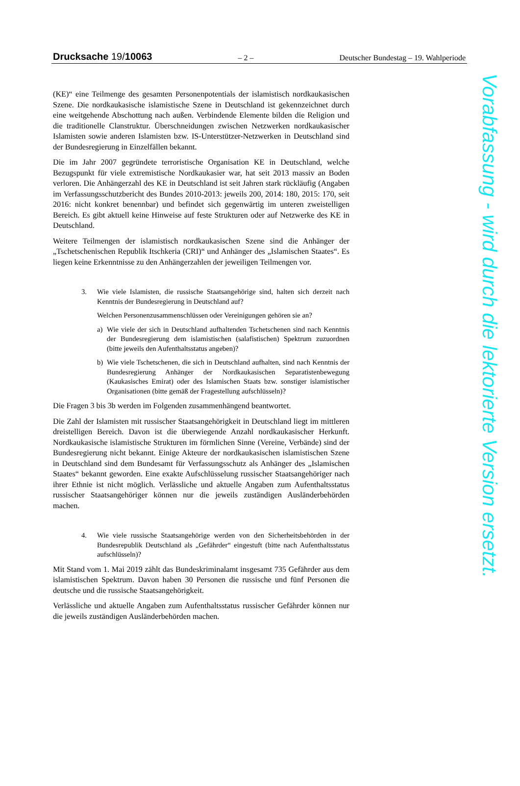Drucksache 19/10063 – 2 – Deutscher Bundestag – 19. Wahlperiode
(KE)“ eine Teilmenge des gesamten Personenpotentials der islamistisch nordkaukasischen Szene. Die nordkaukasische islamistische Szene in Deutschland ist gekennzeichnet durch eine weitgehende Abschottung nach außen. Verbindende Elemente bilden die Religion und die traditionelle Clanstruktur. Überschneidungen zwischen Netzwerken nordkaukasischer Islamisten sowie anderen Islamisten bzw. IS-Unterstützer-Netzwerken in Deutschland sind der Bundesregierung in Einzelfällen bekannt.
Die im Jahr 2007 gegründete terroristische Organisation KE in Deutschland, welche Bezugspunkt für viele extremistische Nordkaukasier war, hat seit 2013 massiv an Boden verloren. Die Anhängerzahl des KE in Deutschland ist seit Jahren stark rückläufig (Angaben im Verfassungsschutzbericht des Bundes 2010-2013: jeweils 200, 2014: 180, 2015: 170, seit 2016: nicht konkret benennbar) und befindet sich gegenwärtig im unteren zweistelligen Bereich. Es gibt aktuell keine Hinweise auf feste Strukturen oder auf Netzwerke des KE in Deutschland.
Weitere Teilmengen der islamistisch nordkaukasischen Szene sind die Anhänger der „Tschetschenischen Republik Itschkeria (CRI)“ und Anhänger des „Islamischen Staates“. Es liegen keine Erkenntnisse zu den Anhängerzahlen der jeweiligen Teilmengen vor.
3.
Wie viele Islamisten, die russische Staatsangehörige sind, halten sich derzeit nach Kenntnis der Bundesregierung in Deutschland auf?
Welchen Personenzusammenschlüssen oder Vereinigungen gehören sie an?
a) Wie viele der sich in Deutschland aufhaltenden Tschetschenen sind nach Kenntnis der Bundesregierung dem islamistischen (salafistischen) Spektrum zuzuordnen (bitte jeweils den Aufenthaltsstatus angeben)?
b) Wie viele Tschetschenen, die sich in Deutschland aufhalten, sind nach Kenntnis der Bundesregierung Anhänger der Nordkaukasischen Separatistenbewegung (Kaukasisches Emirat) oder des Islamischen Staats bzw. sonstiger islamistischer Organisationen (bitte gemäß der Fragestellung aufschlüsseln)?
Die Fragen 3 bis 3b werden im Folgenden zusammenhängend beantwortet.
Die Zahl der Islamisten mit russischer Staatsangehörigkeit in Deutschland liegt im mittleren dreistelligen Bereich. Davon ist die überwiegende Anzahl nordkaukasischer Herkunft. Nordkaukasische islamistische Strukturen im förmlichen Sinne (Vereine, Verbände) sind der Bundesregierung nicht bekannt. Einige Akteure der nordkaukasischen islamistischen Szene in Deutschland sind dem Bundesamt für Verfassungsschutz als Anhänger des „Islamischen Staates“ bekannt geworden. Eine exakte Aufschlüsselung russischer Staatsangehöriger nach ihrer Ethnie ist nicht möglich. Verlässliche und aktuelle Angaben zum Aufenthaltsstatus russischer Staatsangehöriger können nur die jeweils zuständigen Ausländerbehörden machen.
4.
Wie viele russische Staatsangehörige werden von den Sicherheitsbehörden in der Bundesrepublik Deutschland als „Gefährder“ eingestuft (bitte nach Aufenthaltsstatus aufschlüsseln)?
Mit Stand vom 1. Mai 2019 zählt das Bundeskriminalamt insgesamt 735 Gefährder aus dem islamistischen Spektrum. Davon haben 30 Personen die russische und fünf Personen die deutsche und die russische Staatsangehörigkeit.
Verlässliche und aktuelle Angaben zum Aufenthaltsstatus russischer Gefährder können nur die jeweils zuständigen Ausländerbehörden machen.
Vorabfassung - wird durch die lektorierte Version ersetzt.